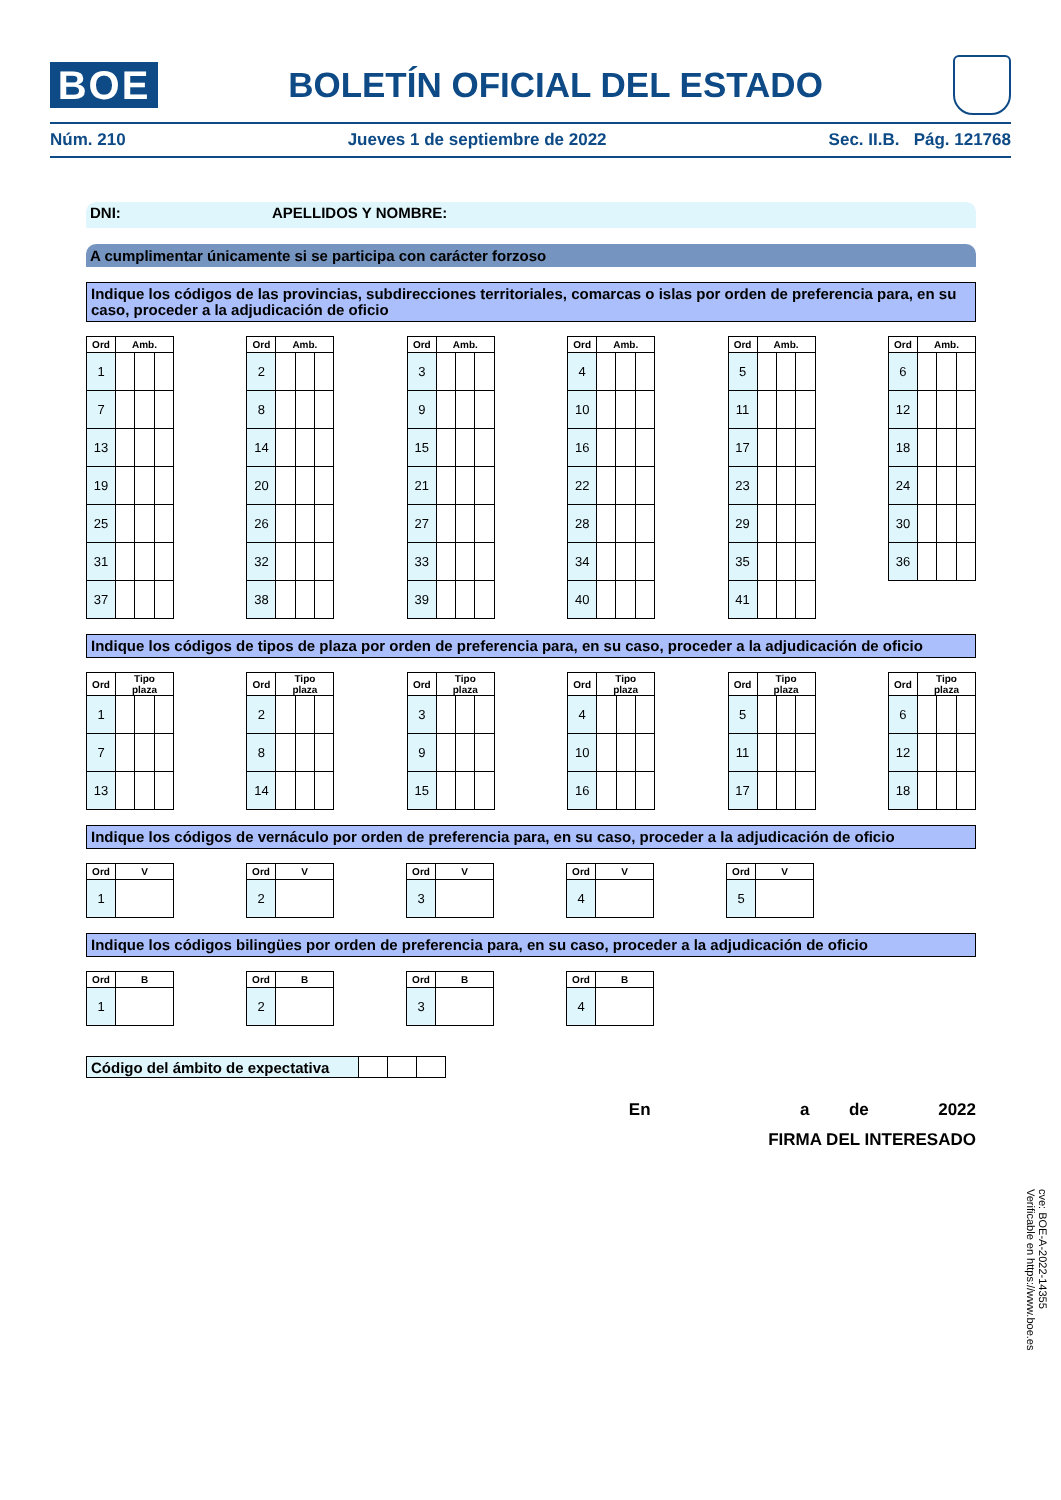BOE
BOLETÍN OFICIAL DEL ESTADO
Núm. 210 Jueves 1 de septiembre de 2022 Sec. II.B. Pág. 121768
DNI: APELLIDOS Y NOMBRE:
A cumplimentar únicamente si se participa con carácter forzoso
Indique los códigos de las provincias, subdirecciones territoriales, comarcas o islas por orden de preferencia para, en su caso, proceder a la adjudicación de oficio
| Ord | Amb. | | |
| --- | --- | --- | --- |
| 1 | | | |
| 7 | | | |
| 13 | | | |
| 19 | | | |
| 25 | | | |
| 31 | | | |
| 37 | | | |
| Ord | Amb. | | |
| --- | --- | --- | --- |
| 2 | | | |
| 8 | | | |
| 14 | | | |
| 20 | | | |
| 26 | | | |
| 32 | | | |
| 38 | | | |
| Ord | Amb. | | |
| --- | --- | --- | --- |
| 3 | | | |
| 9 | | | |
| 15 | | | |
| 21 | | | |
| 27 | | | |
| 33 | | | |
| 39 | | | |
| Ord | Amb. | | |
| --- | --- | --- | --- |
| 4 | | | |
| 10 | | | |
| 16 | | | |
| 22 | | | |
| 28 | | | |
| 34 | | | |
| 40 | | | |
| Ord | Amb. | | |
| --- | --- | --- | --- |
| 5 | | | |
| 11 | | | |
| 17 | | | |
| 23 | | | |
| 29 | | | |
| 35 | | | |
| 41 | | | |
| Ord | Amb. | | |
| --- | --- | --- | --- |
| 6 | | | |
| 12 | | | |
| 18 | | | |
| 24 | | | |
| 30 | | | |
| 36 | | | |
Indique los códigos de tipos de plaza por orden de preferencia para, en su caso, proceder a la adjudicación de oficio
| Ord | Tipo plaza | | |
| --- | --- | --- | --- |
| 1 | | | |
| 7 | | | |
| 13 | | | |
| Ord | Tipo plaza | | |
| --- | --- | --- | --- |
| 2 | | | |
| 8 | | | |
| 14 | | | |
| Ord | Tipo plaza | | |
| --- | --- | --- | --- |
| 3 | | | |
| 9 | | | |
| 15 | | | |
| Ord | Tipo plaza | | |
| --- | --- | --- | --- |
| 4 | | | |
| 10 | | | |
| 16 | | | |
| Ord | Tipo plaza | | |
| --- | --- | --- | --- |
| 5 | | | |
| 11 | | | |
| 17 | | | |
| Ord | Tipo plaza | | |
| --- | --- | --- | --- |
| 6 | | | |
| 12 | | | |
| 18 | | | |
Indique los códigos de vernáculo por orden de preferencia para, en su caso, proceder a la adjudicación de oficio
| Ord | V |
| --- | --- |
| 1 | |
| Ord | V |
| --- | --- |
| 2 | |
| Ord | V |
| --- | --- |
| 3 | |
| Ord | V |
| --- | --- |
| 4 | |
| Ord | V |
| --- | --- |
| 5 | |
Indique los códigos bilingües por orden de preferencia para, en su caso, proceder a la adjudicación de oficio
| Ord | B |
| --- | --- |
| 1 | |
| Ord | B |
| --- | --- |
| 2 | |
| Ord | B |
| --- | --- |
| 3 | |
| Ord | B |
| --- | --- |
| 4 | |
Código del ámbito de expectativa
En a de 2022
FIRMA DEL INTERESADO
cve: BOE-A-2022-14355
Verificable en https://www.boe.es